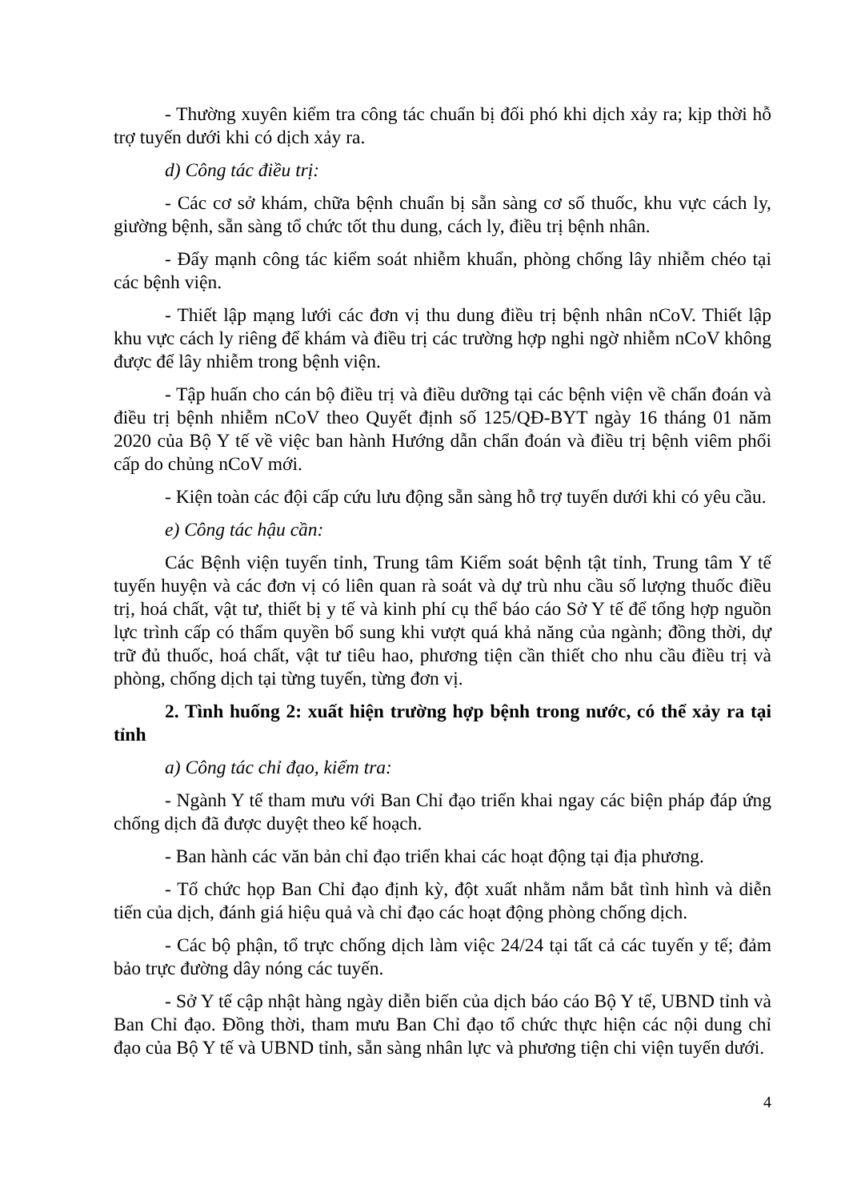- Thường xuyên kiểm tra công tác chuẩn bị đối phó khi dịch xảy ra; kịp thời hỗ trợ tuyến dưới khi có dịch xảy ra.
d) Công tác điều trị:
- Các cơ sở khám, chữa bệnh chuẩn bị sẵn sàng cơ số thuốc, khu vực cách ly, giường bệnh, sẵn sàng tổ chức tốt thu dung, cách ly, điều trị bệnh nhân.
- Đẩy mạnh công tác kiểm soát nhiễm khuẩn, phòng chống lây nhiễm chéo tại các bệnh viện.
- Thiết lập mạng lưới các đơn vị thu dung điều trị bệnh nhân nCoV. Thiết lập khu vực cách ly riêng để khám và điều trị các trường hợp nghi ngờ nhiễm nCoV không được để lây nhiễm trong bệnh viện.
- Tập huấn cho cán bộ điều trị và điều dưỡng tại các bệnh viện về chẩn đoán và điều trị bệnh nhiễm nCoV theo Quyết định số 125/QĐ-BYT ngày 16 tháng 01 năm 2020 của Bộ Y tế về việc ban hành Hướng dẫn chẩn đoán và điều trị bệnh viêm phổi cấp do chủng nCoV mới.
- Kiện toàn các đội cấp cứu lưu động sẵn sàng hỗ trợ tuyến dưới khi có yêu cầu.
e) Công tác hậu cần:
Các Bệnh viện tuyến tỉnh, Trung tâm Kiểm soát bệnh tật tỉnh, Trung tâm Y tế tuyến huyện và các đơn vị có liên quan rà soát và dự trù nhu cầu số lượng thuốc điều trị, hoá chất, vật tư, thiết bị y tế và kinh phí cụ thể báo cáo Sở Y tế để tổng hợp nguồn lực trình cấp có thẩm quyền bổ sung khi vượt quá khả năng của ngành; đồng thời, dự trữ đủ thuốc, hoá chất, vật tư tiêu hao, phương tiện cần thiết cho nhu cầu điều trị và phòng, chống dịch tại từng tuyến, từng đơn vị.
2. Tình huống 2: xuất hiện trường hợp bệnh trong nước, có thể xảy ra tại tỉnh
a) Công tác chỉ đạo, kiểm tra:
- Ngành Y tế tham mưu với Ban Chỉ đạo triển khai ngay các biện pháp đáp ứng chống dịch đã được duyệt theo kế hoạch.
- Ban hành các văn bản chỉ đạo triển khai các hoạt động tại địa phương.
- Tổ chức họp Ban Chỉ đạo định kỳ, đột xuất nhằm nắm bắt tình hình và diễn tiến của dịch, đánh giá hiệu quả và chỉ đạo các hoạt động phòng chống dịch.
- Các bộ phận, tổ trực chống dịch làm việc 24/24 tại tất cả các tuyến y tế; đảm bảo trực đường dây nóng các tuyến.
- Sở Y tế cập nhật hàng ngày diễn biến của dịch báo cáo Bộ Y tế, UBND tỉnh và Ban Chỉ đạo. Đồng thời, tham mưu Ban Chỉ đạo tổ chức thực hiện các nội dung chỉ đạo của Bộ Y tế và UBND tỉnh, sẵn sàng nhân lực và phương tiện chi viện tuyến dưới.
4